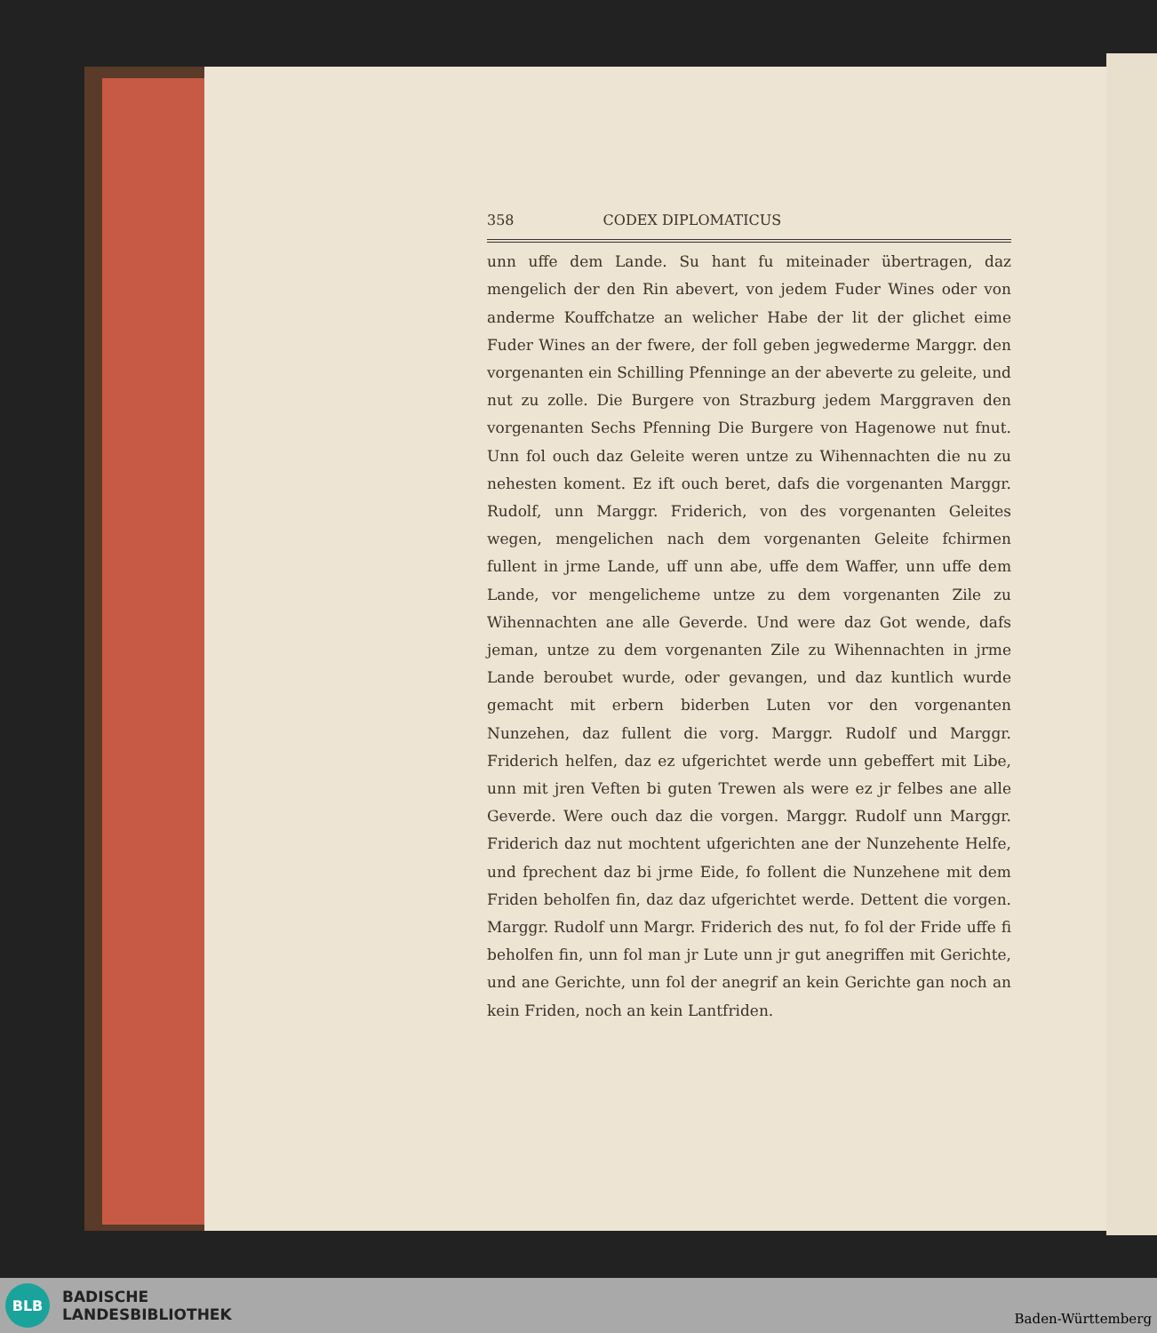358 CODEX DIPLOMATICUS
unn uffe dem Lande. Su hant fu miteinader übertragen, daz mengelich der den Rin abevert, von jedem Fuder Wines oder von anderme Kouffchatze an welicher Habe der lit der glichet eime Fuder Wines an der fwere, der foll geben jegwederme Marggr. den vorgenanten ein Schilling Pfenninge an der abeverte zu geleite, und nut zu zolle. Die Burgere von Strazburg jedem Marggraven den vorgenanten Sechs Pfenning Die Burgere von Hagenowe nut fnut. Unn fol ouch daz Geleite weren untze zu Wihennachten die nu zu nehesten koment. Ez ift ouch beret, dafs die vorgenanten Marggr. Rudolf, unn Marggr. Friderich, von des vorgenanten Geleites wegen, mengelichen nach dem vorgenanten Geleite fchirmen fullent in jrme Lande, uff unn abe, uffe dem Waffer, unn uffe dem Lande, vor mengelicheme untze zu dem vorgenanten Zile zu Wihennachten ane alle Geverde. Und were daz Got wende, dafs jeman, untze zu dem vorgenanten Zile zu Wihennachten in jrme Lande beroubet wurde, oder gevangen, und daz kuntlich wurde gemacht mit erbern biderben Luten vor den vorgenanten Nunzehen, daz fullent die vorg. Marggr. Rudolf und Marggr. Friderich helfen, daz ez ufgerichtet werde unn gebeffert mit Libe, unn mit jren Veften bi guten Trewen als were ez jr felbes ane alle Geverde. Were ouch daz die vorgen. Marggr. Rudolf unn Marggr. Friderich daz nut mochtent ufgerichten ane der Nunzehente Helfe, und fprechent daz bi jrme Eide, fo follent die Nunzehene mit dem Friden beholfen fin, daz daz ufgerichtet werde. Dettent die vorgen. Marggr. Rudolf unn Margr. Friderich des nut, fo fol der Fride uffe fi beholfen fin, unn fol man jr Lute unn jr gut anegriffen mit Gerichte, und ane Gerichte, unn fol der anegrif an kein Gerichte gan noch an kein Friden, noch an kein Lantfriden.
BLB
BADISCHE
LANDESBIBLIOTHEK
Baden-Württemberg